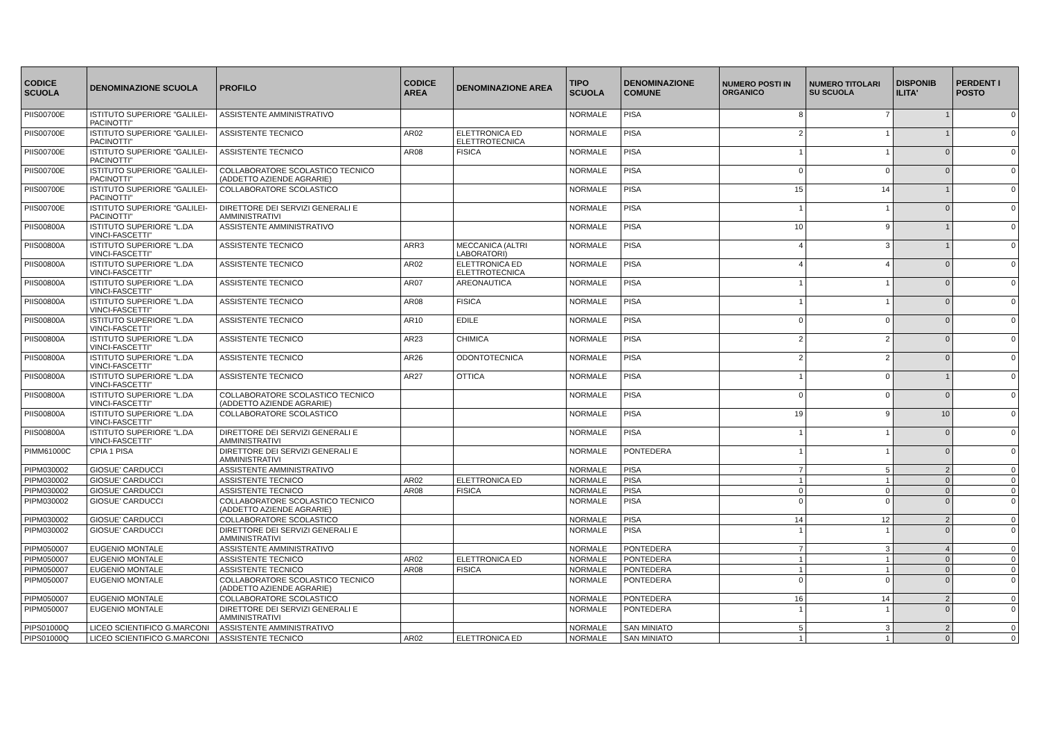| CODICE SCUOLA | DENOMINAZIONE SCUOLA | PROFILO | CODICE AREA | DENOMINAZIONE AREA | TIPO SCUOLA | DENOMINAZIONE COMUNE | NUMERO POSTI IN ORGANICO | NUMERO TITOLARI SU SCUOLA | DISPONIB ILITA' | PERDENT I POSTO |
| --- | --- | --- | --- | --- | --- | --- | --- | --- | --- | --- |
| PIIS00700E | ISTITUTO SUPERIORE "GALILEI-PACINOTTI" | ASSISTENTE AMMINISTRATIVO | | | NORMALE | PISA | 8 | 7 | 1 | 0 |
| PIIS00700E | ISTITUTO SUPERIORE "GALILEI-PACINOTTI" | ASSISTENTE TECNICO | AR02 | ELETTRONICA ED ELETTROTECNICA | NORMALE | PISA | 2 | 1 | 1 | 0 |
| PIIS00700E | ISTITUTO SUPERIORE "GALILEI-PACINOTTI" | ASSISTENTE TECNICO | AR08 | FISICA | NORMALE | PISA | 1 | 1 | 0 | 0 |
| PIIS00700E | ISTITUTO SUPERIORE "GALILEI-PACINOTTI" | COLLABORATORE SCOLASTICO TECNICO (ADDETTO AZIENDE AGRARIE) | | | NORMALE | PISA | 0 | 0 | 0 | 0 |
| PIIS00700E | ISTITUTO SUPERIORE "GALILEI-PACINOTTI" | COLLABORATORE SCOLASTICO | | | NORMALE | PISA | 15 | 14 | 1 | 0 |
| PIIS00700E | ISTITUTO SUPERIORE "GALILEI-PACINOTTI" | DIRETTORE DEI SERVIZI GENERALI E AMMINISTRATIVI | | | NORMALE | PISA | 1 | 1 | 0 | 0 |
| PIIS00800A | ISTITUTO SUPERIORE "L.DA VINCI-FASCETTI" | ASSISTENTE AMMINISTRATIVO | | | NORMALE | PISA | 10 | 9 | 1 | 0 |
| PIIS00800A | ISTITUTO SUPERIORE "L.DA VINCI-FASCETTI" | ASSISTENTE TECNICO | ARR3 | MECCANICA (ALTRI LABORATORI) | NORMALE | PISA | 4 | 3 | 1 | 0 |
| PIIS00800A | ISTITUTO SUPERIORE "L.DA VINCI-FASCETTI" | ASSISTENTE TECNICO | AR02 | ELETTRONICA ED ELETTROTECNICA | NORMALE | PISA | 4 | 4 | 0 | 0 |
| PIIS00800A | ISTITUTO SUPERIORE "L.DA VINCI-FASCETTI" | ASSISTENTE TECNICO | AR07 | AREONAUTICA | NORMALE | PISA | 1 | 1 | 0 | 0 |
| PIIS00800A | ISTITUTO SUPERIORE "L.DA VINCI-FASCETTI" | ASSISTENTE TECNICO | AR08 | FISICA | NORMALE | PISA | 1 | 1 | 0 | 0 |
| PIIS00800A | ISTITUTO SUPERIORE "L.DA VINCI-FASCETTI" | ASSISTENTE TECNICO | AR10 | EDILE | NORMALE | PISA | 0 | 0 | 0 | 0 |
| PIIS00800A | ISTITUTO SUPERIORE "L.DA VINCI-FASCETTI" | ASSISTENTE TECNICO | AR23 | CHIMICA | NORMALE | PISA | 2 | 2 | 0 | 0 |
| PIIS00800A | ISTITUTO SUPERIORE "L.DA VINCI-FASCETTI" | ASSISTENTE TECNICO | AR26 | ODONTOTECNICA | NORMALE | PISA | 2 | 2 | 0 | 0 |
| PIIS00800A | ISTITUTO SUPERIORE "L.DA VINCI-FASCETTI" | ASSISTENTE TECNICO | AR27 | OTTICA | NORMALE | PISA | 1 | 0 | 1 | 0 |
| PIIS00800A | ISTITUTO SUPERIORE "L.DA VINCI-FASCETTI" | COLLABORATORE SCOLASTICO TECNICO (ADDETTO AZIENDE AGRARIE) | | | NORMALE | PISA | 0 | 0 | 0 | 0 |
| PIIS00800A | ISTITUTO SUPERIORE "L.DA VINCI-FASCETTI" | COLLABORATORE SCOLASTICO | | | NORMALE | PISA | 19 | 9 | 10 | 0 |
| PIIS00800A | ISTITUTO SUPERIORE "L.DA VINCI-FASCETTI" | DIRETTORE DEI SERVIZI GENERALI E AMMINISTRATIVI | | | NORMALE | PISA | 1 | 1 | 0 | 0 |
| PIMM61000C | CPIA 1 PISA | DIRETTORE DEI SERVIZI GENERALI E AMMINISTRATIVI | | | NORMALE | PONTEDERA | 1 | 1 | 0 | 0 |
| PIPM030002 | GIOSUE' CARDUCCI | ASSISTENTE AMMINISTRATIVO | | | NORMALE | PISA | 7 | 5 | 2 | 0 |
| PIPM030002 | GIOSUE' CARDUCCI | ASSISTENTE TECNICO | AR02 | ELETTRONICA ED | NORMALE | PISA | 1 | 1 | 0 | 0 |
| PIPM030002 | GIOSUE' CARDUCCI | ASSISTENTE TECNICO | AR08 | FISICA | NORMALE | PISA | 0 | 0 | 0 | 0 |
| PIPM030002 | GIOSUE' CARDUCCI | COLLABORATORE SCOLASTICO TECNICO (ADDETTO AZIENDE AGRARIE) | | | NORMALE | PISA | 0 | 0 | 0 | 0 |
| PIPM030002 | GIOSUE' CARDUCCI | COLLABORATORE SCOLASTICO | | | NORMALE | PISA | 14 | 12 | 2 | 0 |
| PIPM030002 | GIOSUE' CARDUCCI | DIRETTORE DEI SERVIZI GENERALI E AMMINISTRATIVI | | | NORMALE | PISA | 1 | 1 | 0 | 0 |
| PIPM050007 | EUGENIO MONTALE | ASSISTENTE AMMINISTRATIVO | | | NORMALE | PONTEDERA | 7 | 3 | 4 | 0 |
| PIPM050007 | EUGENIO MONTALE | ASSISTENTE TECNICO | AR02 | ELETTRONICA ED | NORMALE | PONTEDERA | 1 | 1 | 0 | 0 |
| PIPM050007 | EUGENIO MONTALE | ASSISTENTE TECNICO | AR08 | FISICA | NORMALE | PONTEDERA | 1 | 1 | 0 | 0 |
| PIPM050007 | EUGENIO MONTALE | COLLABORATORE SCOLASTICO TECNICO (ADDETTO AZIENDE AGRARIE) | | | NORMALE | PONTEDERA | 0 | 0 | 0 | 0 |
| PIPM050007 | EUGENIO MONTALE | COLLABORATORE SCOLASTICO | | | NORMALE | PONTEDERA | 16 | 14 | 2 | 0 |
| PIPM050007 | EUGENIO MONTALE | DIRETTORE DEI SERVIZI GENERALI E AMMINISTRATIVI | | | NORMALE | PONTEDERA | 1 | 1 | 0 | 0 |
| PIPS01000Q | LICEO SCIENTIFICO G.MARCONI | ASSISTENTE AMMINISTRATIVO | | | NORMALE | SAN MINIATO | 5 | 3 | 2 | 0 |
| PIPS01000Q | LICEO SCIENTIFICO G.MARCONI | ASSISTENTE TECNICO | AR02 | ELETTRONICA ED | NORMALE | SAN MINIATO | 1 | 1 | 0 | 0 |